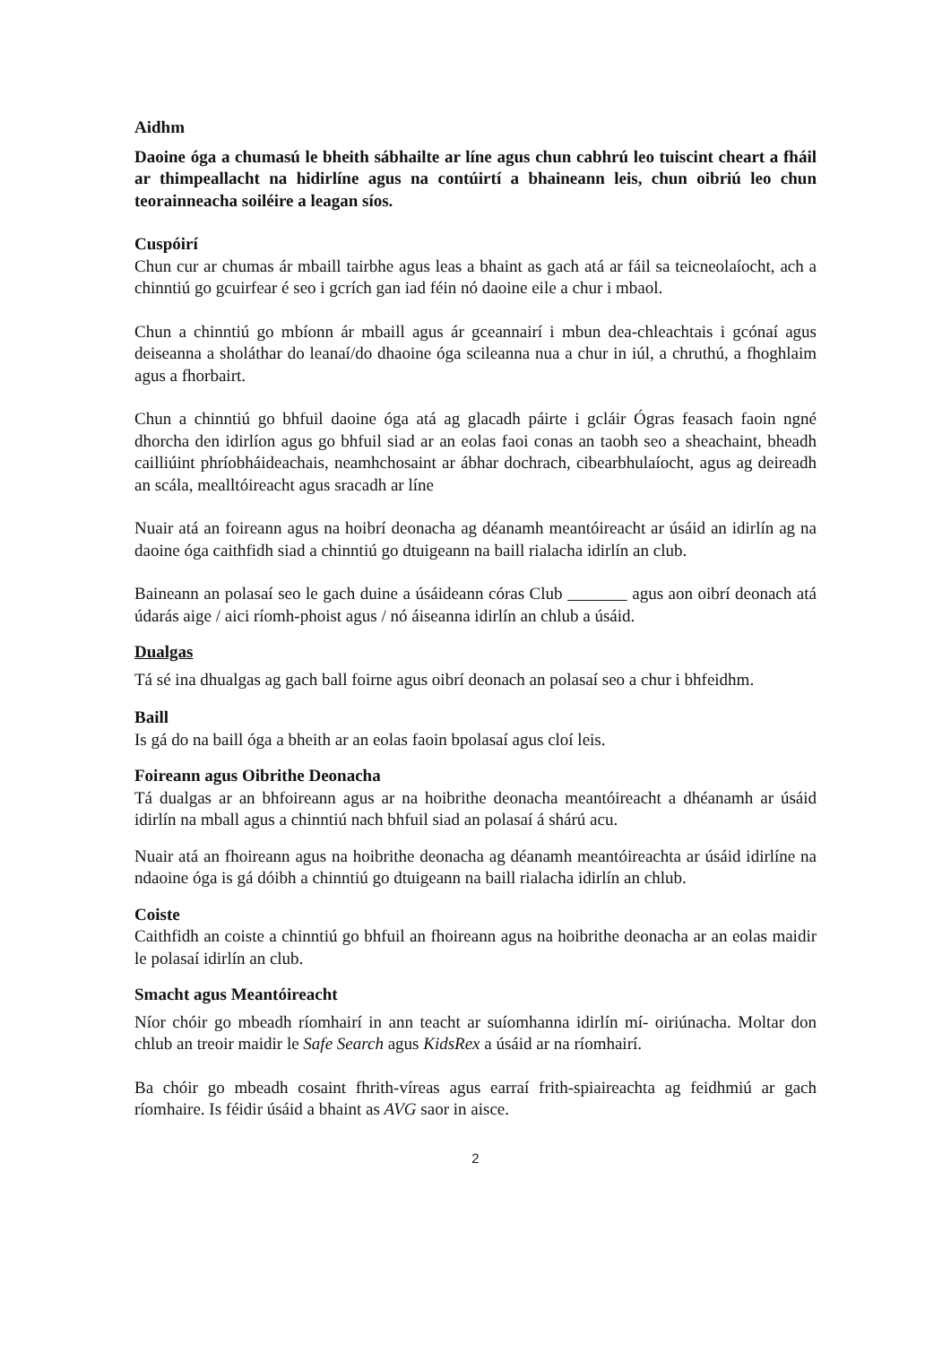Aidhm
Daoine óga a chumasú le bheith sábhailte ar líne agus chun cabhrú leo tuiscint cheart a fháil ar thimpeallacht na hidirlíne agus na contúirtí a bhaineann leis, chun oibriú leo chun teorainneacha soiléire a leagan síos.
Cuspóirí
Chun cur ar chumas ár mbaill tairbhe agus leas a bhaint as gach atá ar fáil sa teicneolaíocht, ach a chinntiú go gcuirfear é seo i gcrích gan iad féin nó daoine eile a chur i mbaol.
Chun a chinntiú go mbíonn ár mbaill agus ár gceannairí i mbun dea-chleachtais i gcónaí agus deiseanna a sholáthar do leanaí/do dhaoine óga scileanna nua a chur in iúl, a chruthú, a fhoghlaim agus a fhorbairt.
Chun a chinntiú go bhfuil daoine óga atá ag glacadh páirte i gcláir Ógras feasach faoin ngné dhorcha den idirlíon agus go bhfuil siad ar an eolas faoi conas an taobh seo a sheachaint, bheadh cailliúint phríobháideachais, neamhchosaint ar ábhar dochrach, cibearbhulaíocht, agus ag deireadh an scála, mealltóireacht agus sracadh ar líne
Nuair atá an foireann agus na hoibrí deonacha ag déanamh meantóireacht ar úsáid an idirlín ag na daoine óga caithfidh siad a chinntiú go dtuigeann na baill rialacha idirlín an club.
Baineann an polasaí seo le gach duine a úsáideann córas Club agus aon oibrí deonach atá údarás aige / aici ríomh-phoist agus / nó áiseanna idirlín an chlub a úsáid.
Dualgas
Tá sé ina dhualgas ag gach ball foirne agus oibrí deonach an polasaí seo a chur i bhfeidhm.
Baill
Is gá do na baill óga a bheith ar an eolas faoin bpolasaí agus cloí leis.
Foireann agus Oibrithe Deonacha
Tá dualgas ar an bhfoireann agus ar na hoibrithe deonacha meantóireacht a dhéanamh ar úsáid idirlín na mball agus a chinntiú nach bhfuil siad an polasaí á shárú acu.
Nuair atá an fhoireann agus na hoibrithe deonacha ag déanamh meantóireachta ar úsáid idirlíne na ndaoine óga is gá dóibh a chinntiú go dtuigeann na baill rialacha idirlín an chlub.
Coiste
Caithfidh an coiste a chinntiú go bhfuil an fhoireann agus na hoibrithe deonacha ar an eolas maidir le polasaí idirlín an club.
Smacht agus Meantóireacht
Níor chóir go mbeadh ríomhairí in ann teacht ar suíomhanna idirlín mí- oiriúnacha. Moltar don chlub an treoir maidir le Safe Search agus KidsRex a úsáid ar na ríomhairí.
Ba chóir go mbeadh cosaint fhrith-víreas agus earraí frith-spiaireachta ag feidhmiú ar gach ríomhaire. Is féidir úsáid a bhaint as AVG saor in aisce.
2